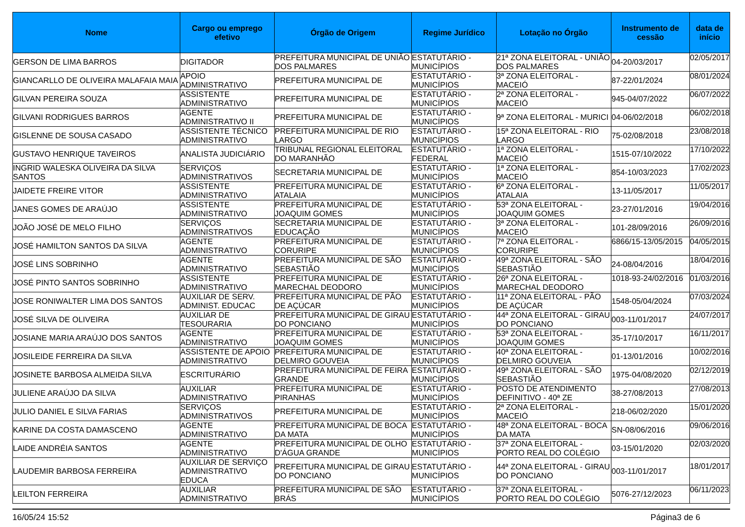| Nome | Cargo ou emprego efetivo | Órgão de Origem | Regime Jurídico | Lotação no Órgão | Instrumento de cessão | data de início |
| --- | --- | --- | --- | --- | --- | --- |
| GERSON DE LIMA BARROS | DIGITADOR | PREFEITURA MUNICIPAL DE UNIÃO DOS PALMARES | ESTATUTÁRIO - MUNICÍPIOS | 21ª ZONA ELEITORAL - UNIÃO DOS PALMARES | 04-20/03/2017 | 02/05/2017 |
| GIANCARLLO DE OLIVEIRA MALAFAIA MAIA | APOIO ADMINISTRATIVO | PREFEITURA MUNICIPAL DE | ESTATUTÁRIO - MUNICÍPIOS | 3ª ZONA ELEITORAL - MACEIÓ | 87-22/01/2024 | 08/01/2024 |
| GILVAN PEREIRA SOUZA | ASSISTENTE ADMINISTRATIVO | PREFEITURA MUNICIPAL DE | ESTATUTÁRIO - MUNICÍPIOS | 2ª ZONA ELEITORAL - MACEIÓ | 945-04/07/2022 | 06/07/2022 |
| GILVANI RODRIGUES BARROS | AGENTE ADMINISTRATIVO II | PREFEITURA MUNICIPAL DE | ESTATUTÁRIO - MUNICÍPIOS | 9ª ZONA ELEITORAL - MURICI | 04-06/02/2018 | 06/02/2018 |
| GISLENNE DE SOUSA CASADO | ASSISTENTE TÉCNICO ADMINISTRATIVO | PREFEITURA MUNICIPAL DE RIO LARGO | ESTATUTÁRIO - MUNICÍPIOS | 15ª ZONA ELEITORAL - RIO LARGO | 75-02/08/2018 | 23/08/2018 |
| GUSTAVO HENRIQUE TAVEIROS | ANALISTA JUDICIÁRIO | TRIBUNAL REGIONAL ELEITORAL DO MARANHÃO | ESTATUTÁRIO - FEDERAL | 1ª ZONA ELEITORAL - MACEIÓ | 1515-07/10/2022 | 17/10/2022 |
| INGRID WALESKA OLIVEIRA DA SILVA SANTOS | SERVIÇOS ADMINISTRATIVOS | SECRETARIA MUNICIPAL DE | ESTATUTÁRIO - MUNICÍPIOS | 1ª ZONA ELEITORAL - MACEIÓ | 854-10/03/2023 | 17/02/2023 |
| JAIDETE FREIRE VITOR | ASSISTENTE ADMINISTRATIVO | PREFEITURA MUNICIPAL DE ATALAIA | ESTATUTÁRIO - MUNICÍPIOS | 6ª ZONA ELEITORAL - ATALAIA | 13-11/05/2017 | 11/05/2017 |
| JANES GOMES DE ARAÚJO | ASSISTENTE ADMINISTRATIVO | PREFEITURA MUNICIPAL DE JOAQUIM GOMES | ESTATUTÁRIO - MUNICÍPIOS | 53ª ZONA ELEITORAL - JOAQUIM GOMES | 23-27/01/2016 | 19/04/2016 |
| JOÃO JOSÉ DE MELO FILHO | SERVIÇOS ADMINISTRATIVOS | SECRETARIA MUNICIPAL DE EDUCAÇÃO | ESTATUTÁRIO - MUNICÍPIOS | 3ª ZONA ELEITORAL - MACEIÓ | 101-28/09/2016 | 26/09/2016 |
| JOSÉ HAMILTON SANTOS DA SILVA | AGENTE ADMINISTRATIVO | PREFEITURA MUNICIPAL DE CORURIPE | ESTATUTÁRIO - MUNICÍPIOS | 7ª ZONA ELEITORAL - CORURIPE | 6866/15-13/05/2015 | 04/05/2015 |
| JOSÉ LINS SOBRINHO | AGENTE ADMINISTRATIVO | PREFEITURA MUNICIPAL DE SÃO SEBASTIÃO | ESTATUTÁRIO - MUNICÍPIOS | 49ª ZONA ELEITORAL - SÃO SEBASTIÃO | 24-08/04/2016 | 18/04/2016 |
| JOSÉ PINTO SANTOS SOBRINHO | ASSISTENTE ADMINISTRATIVO | PREFEITURA MUNICIPAL DE MARECHAL DEODORO | ESTATUTÁRIO - MUNICÍPIOS | 26ª ZONA ELEITORAL - MARECHAL DEODORO | 1018-93-24/02/2016 | 01/03/2016 |
| JOSE RONIWALTER LIMA DOS SANTOS | AUXILIAR DE SERV. ADMINIST. EDUCAC | PREFEITURA MUNICIPAL DE PÃO DE AÇÚCAR | ESTATUTÁRIO - MUNICÍPIOS | 11ª ZONA ELEITORAL - PÃO DE AÇÚCAR | 1548-05/04/2024 | 07/03/2024 |
| JOSÉ SILVA DE OLIVEIRA | AUXILIAR DE TESOURARIA | PREFEITURA MUNICIPAL DE GIRAU DO PONCIANO | ESTATUTÁRIO - MUNICÍPIOS | 44ª ZONA ELEITORAL - GIRAU DO PONCIANO | 003-11/01/2017 | 24/07/2017 |
| JOSIANE MARIA ARAÚJO DOS SANTOS | AGENTE ADMINISTRATIVO | PREFEITURA MUNICIPAL DE JOAQUIM GOMES | ESTATUTÁRIO - MUNICÍPIOS | 53ª ZONA ELEITORAL - JOAQUIM GOMES | 35-17/10/2017 | 16/11/2017 |
| JOSILEIDE FERREIRA DA SILVA | ASSISTENTE DE APOIO ADMINISTRATIVO | PREFEITURA MUNICIPAL DE DELMIRO GOUVEIA | ESTATUTÁRIO - MUNICÍPIOS | 40ª ZONA ELEITORAL - DELMIRO GOUVEIA | 01-13/01/2016 | 10/02/2016 |
| JOSINETE BARBOSA ALMEIDA SILVA | ESCRITURÁRIO | PREFEITURA MUNICIPAL DE FEIRA GRANDE | ESTATUTÁRIO - MUNICÍPIOS | 49ª ZONA ELEITORAL - SÃO SEBASTIÃO | 1975-04/08/2020 | 02/12/2019 |
| JULIENE ARAÚJO DA SILVA | AUXILIAR ADMINISTRATIVO | PREFEITURA MUNICIPAL DE PIRANHAS | ESTATUTÁRIO - MUNICÍPIOS | POSTO DE ATENDIMENTO DEFINITIVO - 40ª ZE | 38-27/08/2013 | 27/08/2013 |
| JULIO DANIEL E SILVA FARIAS | SERVIÇOS ADMINISTRATIVOS | PREFEITURA MUNICIPAL DE | ESTATUTÁRIO - MUNICÍPIOS | 2ª ZONA ELEITORAL - MACEIÓ | 218-06/02/2020 | 15/01/2020 |
| KARINE DA COSTA DAMASCENO | AGENTE ADMINISTRATIVO | PREFEITURA MUNICIPAL DE BOCA DA MATA | ESTATUTÁRIO - MUNICÍPIOS | 48ª ZONA ELEITORAL - BOCA DA MATA | SN-08/06/2016 | 09/06/2016 |
| LAIDE ANDRÉIA SANTOS | AGENTE ADMINISTRATIVO | PREFEITURA MUNICIPAL DE OLHO D'ÁGUA GRANDE | ESTATUTÁRIO - MUNICÍPIOS | 37ª ZONA ELEITORAL - PORTO REAL DO COLÉGIO | 03-15/01/2020 | 02/03/2020 |
| LAUDEMIR BARBOSA FERREIRA | AUXILIAR DE SERVIÇO ADMINISTRATIVO EDUCA | PREFEITURA MUNICIPAL DE GIRAU DO PONCIANO | ESTATUTÁRIO - MUNICÍPIOS | 44ª ZONA ELEITORAL - GIRAU DO PONCIANO | 003-11/01/2017 | 18/01/2017 |
| LEILTON FERREIRA | AUXILIAR ADMINISTRATIVO | PREFEITURA MUNICIPAL DE SÃO BRÁS | ESTATUTÁRIO - MUNICÍPIOS | 37ª ZONA ELEITORAL - PORTO REAL DO COLÉGIO | 5076-27/12/2023 | 06/11/2023 |
16/05/24 15:52 Página3 de 6